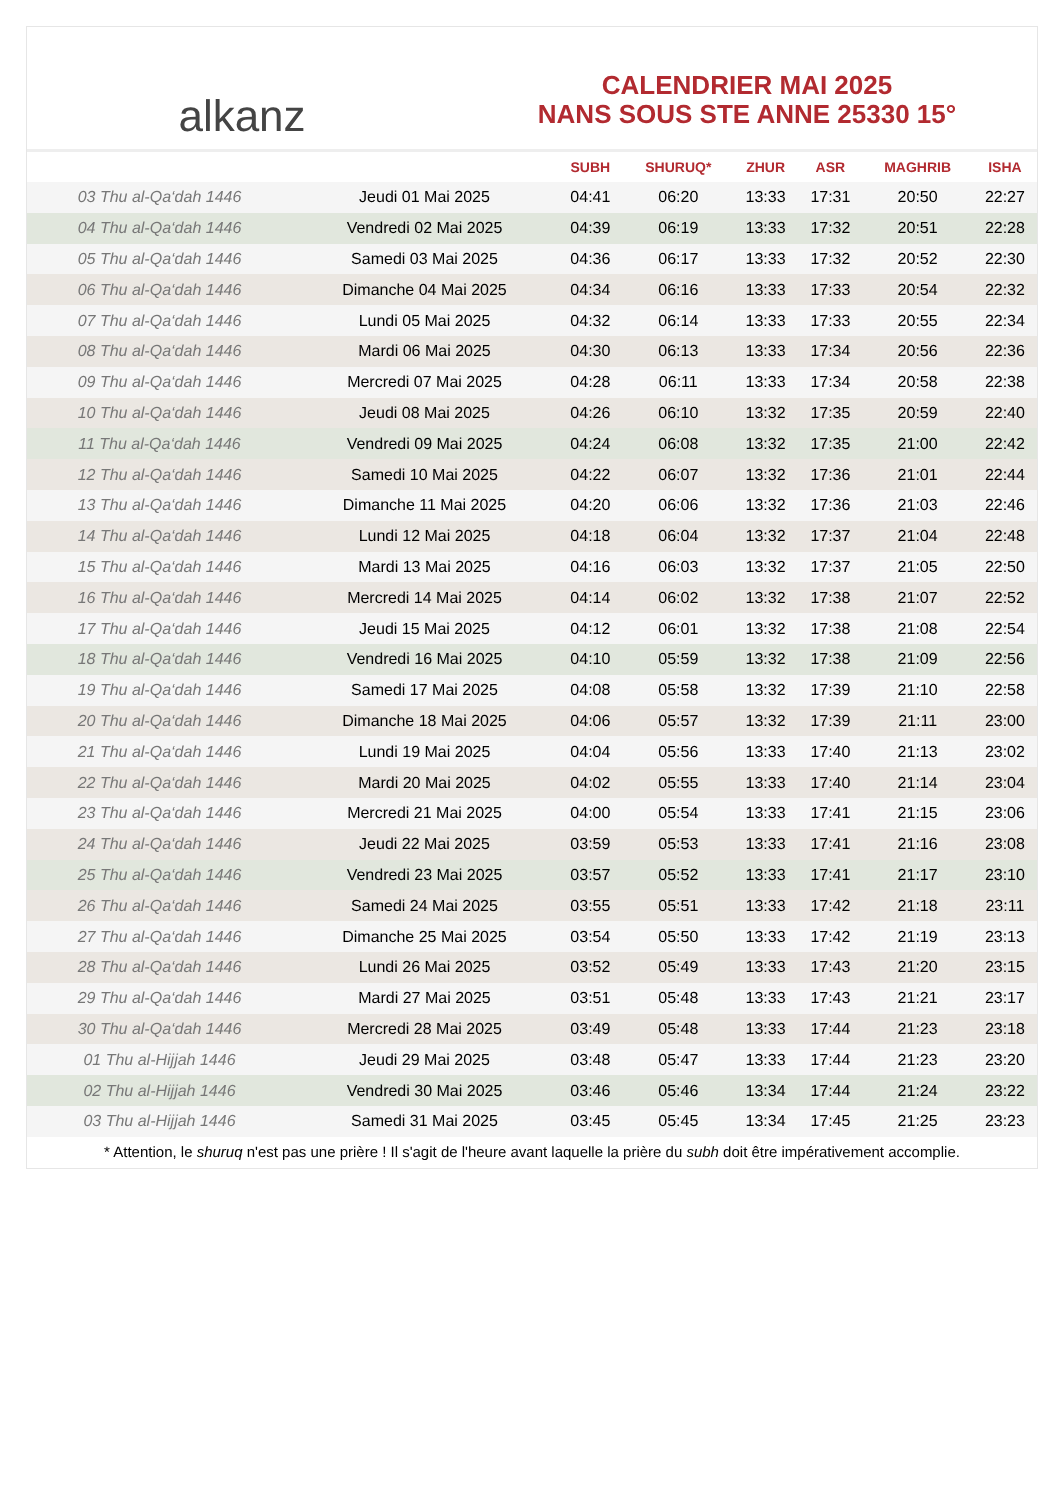alkanz
CALENDRIER MAI 2025
NANS SOUS STE ANNE 25330 15°
| | | SUBH | SHURUQ* | ZHUR | ASR | MAGHRIB | ISHA |
| --- | --- | --- | --- | --- | --- | --- | --- |
| 03 Thu al-Qa‘dah 1446 | Jeudi 01 Mai 2025 | 04:41 | 06:20 | 13:33 | 17:31 | 20:50 | 22:27 |
| 04 Thu al-Qa‘dah 1446 | Vendredi 02 Mai 2025 | 04:39 | 06:19 | 13:33 | 17:32 | 20:51 | 22:28 |
| 05 Thu al-Qa‘dah 1446 | Samedi 03 Mai 2025 | 04:36 | 06:17 | 13:33 | 17:32 | 20:52 | 22:30 |
| 06 Thu al-Qa‘dah 1446 | Dimanche 04 Mai 2025 | 04:34 | 06:16 | 13:33 | 17:33 | 20:54 | 22:32 |
| 07 Thu al-Qa‘dah 1446 | Lundi 05 Mai 2025 | 04:32 | 06:14 | 13:33 | 17:33 | 20:55 | 22:34 |
| 08 Thu al-Qa‘dah 1446 | Mardi 06 Mai 2025 | 04:30 | 06:13 | 13:33 | 17:34 | 20:56 | 22:36 |
| 09 Thu al-Qa‘dah 1446 | Mercredi 07 Mai 2025 | 04:28 | 06:11 | 13:33 | 17:34 | 20:58 | 22:38 |
| 10 Thu al-Qa‘dah 1446 | Jeudi 08 Mai 2025 | 04:26 | 06:10 | 13:32 | 17:35 | 20:59 | 22:40 |
| 11 Thu al-Qa‘dah 1446 | Vendredi 09 Mai 2025 | 04:24 | 06:08 | 13:32 | 17:35 | 21:00 | 22:42 |
| 12 Thu al-Qa‘dah 1446 | Samedi 10 Mai 2025 | 04:22 | 06:07 | 13:32 | 17:36 | 21:01 | 22:44 |
| 13 Thu al-Qa‘dah 1446 | Dimanche 11 Mai 2025 | 04:20 | 06:06 | 13:32 | 17:36 | 21:03 | 22:46 |
| 14 Thu al-Qa‘dah 1446 | Lundi 12 Mai 2025 | 04:18 | 06:04 | 13:32 | 17:37 | 21:04 | 22:48 |
| 15 Thu al-Qa‘dah 1446 | Mardi 13 Mai 2025 | 04:16 | 06:03 | 13:32 | 17:37 | 21:05 | 22:50 |
| 16 Thu al-Qa‘dah 1446 | Mercredi 14 Mai 2025 | 04:14 | 06:02 | 13:32 | 17:38 | 21:07 | 22:52 |
| 17 Thu al-Qa‘dah 1446 | Jeudi 15 Mai 2025 | 04:12 | 06:01 | 13:32 | 17:38 | 21:08 | 22:54 |
| 18 Thu al-Qa‘dah 1446 | Vendredi 16 Mai 2025 | 04:10 | 05:59 | 13:32 | 17:38 | 21:09 | 22:56 |
| 19 Thu al-Qa‘dah 1446 | Samedi 17 Mai 2025 | 04:08 | 05:58 | 13:32 | 17:39 | 21:10 | 22:58 |
| 20 Thu al-Qa‘dah 1446 | Dimanche 18 Mai 2025 | 04:06 | 05:57 | 13:32 | 17:39 | 21:11 | 23:00 |
| 21 Thu al-Qa‘dah 1446 | Lundi 19 Mai 2025 | 04:04 | 05:56 | 13:33 | 17:40 | 21:13 | 23:02 |
| 22 Thu al-Qa‘dah 1446 | Mardi 20 Mai 2025 | 04:02 | 05:55 | 13:33 | 17:40 | 21:14 | 23:04 |
| 23 Thu al-Qa‘dah 1446 | Mercredi 21 Mai 2025 | 04:00 | 05:54 | 13:33 | 17:41 | 21:15 | 23:06 |
| 24 Thu al-Qa‘dah 1446 | Jeudi 22 Mai 2025 | 03:59 | 05:53 | 13:33 | 17:41 | 21:16 | 23:08 |
| 25 Thu al-Qa‘dah 1446 | Vendredi 23 Mai 2025 | 03:57 | 05:52 | 13:33 | 17:41 | 21:17 | 23:10 |
| 26 Thu al-Qa‘dah 1446 | Samedi 24 Mai 2025 | 03:55 | 05:51 | 13:33 | 17:42 | 21:18 | 23:11 |
| 27 Thu al-Qa‘dah 1446 | Dimanche 25 Mai 2025 | 03:54 | 05:50 | 13:33 | 17:42 | 21:19 | 23:13 |
| 28 Thu al-Qa‘dah 1446 | Lundi 26 Mai 2025 | 03:52 | 05:49 | 13:33 | 17:43 | 21:20 | 23:15 |
| 29 Thu al-Qa‘dah 1446 | Mardi 27 Mai 2025 | 03:51 | 05:48 | 13:33 | 17:43 | 21:21 | 23:17 |
| 30 Thu al-Qa‘dah 1446 | Mercredi 28 Mai 2025 | 03:49 | 05:48 | 13:33 | 17:44 | 21:23 | 23:18 |
| 01 Thu al-Hijjah 1446 | Jeudi 29 Mai 2025 | 03:48 | 05:47 | 13:33 | 17:44 | 21:23 | 23:20 |
| 02 Thu al-Hijjah 1446 | Vendredi 30 Mai 2025 | 03:46 | 05:46 | 13:34 | 17:44 | 21:24 | 23:22 |
| 03 Thu al-Hijjah 1446 | Samedi 31 Mai 2025 | 03:45 | 05:45 | 13:34 | 17:45 | 21:25 | 23:23 |
* Attention, le shuruq n'est pas une prière ! Il s'agit de l'heure avant laquelle la prière du subh doit être impérativement accomplie.